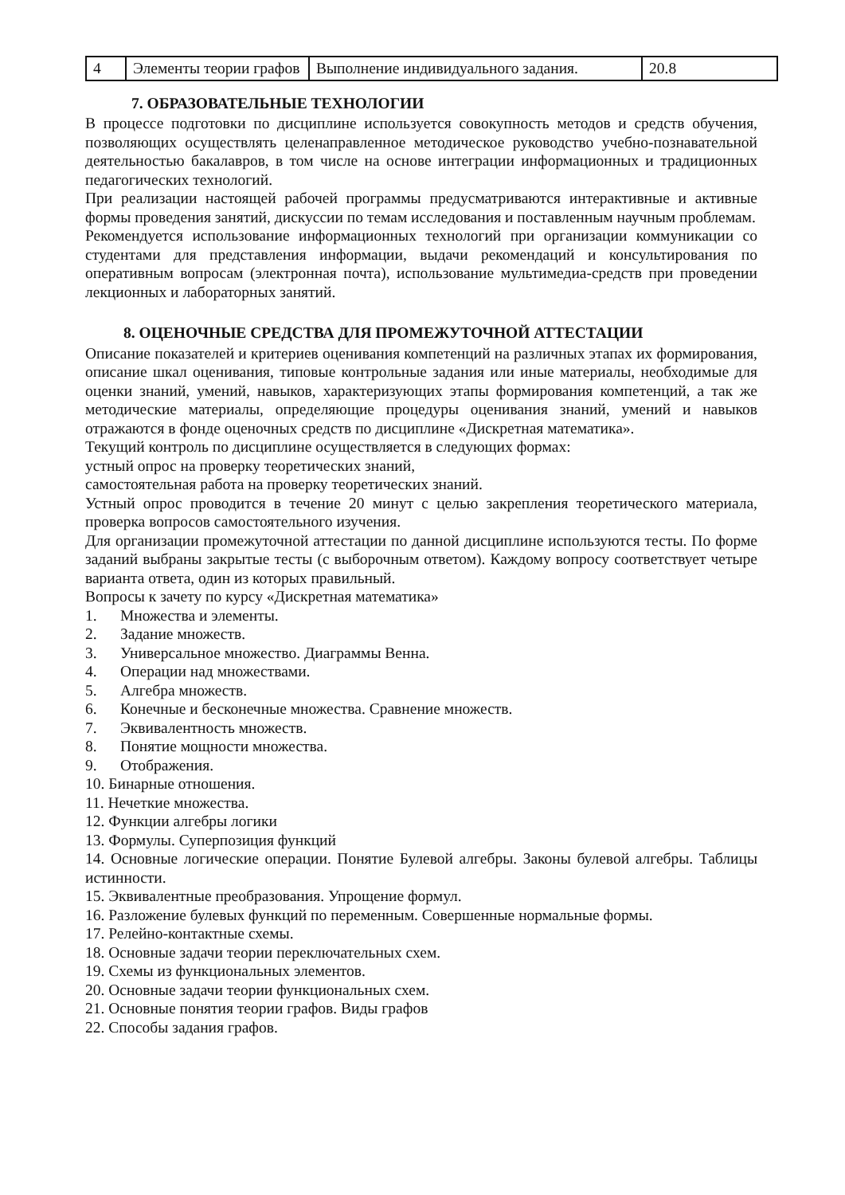| 4 | Элементы теории графов | Выполнение индивидуального задания. | 20.8 |
7. ОБРАЗОВАТЕЛЬНЫЕ ТЕХНОЛОГИИ
В процессе подготовки по дисциплине используется совокупность методов и средств обучения, позволяющих осуществлять целенаправленное методическое руководство учебно-познавательной деятельностью бакалавров, в том числе на основе интеграции информационных и традиционных педагогических технологий.
При реализации настоящей рабочей программы предусматриваются интерактивные и активные формы проведения занятий, дискуссии по темам исследования и поставленным научным проблемам.
Рекомендуется использование информационных технологий при организации коммуникации со студентами для представления информации, выдачи рекомендаций и консультирования по оперативным вопросам (электронная почта), использование мультимедиа-средств при проведении лекционных и лабораторных занятий.
8. ОЦЕНОЧНЫЕ СРЕДСТВА ДЛЯ ПРОМЕЖУТОЧНОЙ АТТЕСТАЦИИ
Описание показателей и критериев оценивания компетенций на различных этапах их формирования, описание шкал оценивания, типовые контрольные задания или иные материалы, необходимые для оценки знаний, умений, навыков, характеризующих этапы формирования компетенций, а так же методические материалы, определяющие процедуры оценивания знаний, умений и навыков отражаются в фонде оценочных средств по дисциплине «Дискретная математика».
Текущий контроль по дисциплине осуществляется в следующих формах:
устный опрос на проверку теоретических знаний,
самостоятельная работа на проверку теоретических знаний.
Устный опрос проводится в течение 20 минут с целью закрепления теоретического материала, проверка вопросов самостоятельного изучения.
Для организации промежуточной аттестации по данной дисциплине используются тесты. По форме заданий выбраны закрытые тесты (с выборочным ответом). Каждому вопросу соответствует четыре варианта ответа, один из которых правильный.
Вопросы к зачету по курсу «Дискретная математика»
1. Множества и элементы.
2. Задание множеств.
3. Универсальное множество. Диаграммы Венна.
4. Операции над множествами.
5. Алгебра множеств.
6. Конечные и бесконечные множества. Сравнение множеств.
7. Эквивалентность множеств.
8. Понятие мощности множества.
9. Отображения.
10. Бинарные отношения.
11. Нечеткие множества.
12. Функции алгебры логики
13. Формулы. Суперпозиция функций
14. Основные логические операции. Понятие Булевой алгебры. Законы булевой алгебры. Таблицы истинности.
15. Эквивалентные преобразования. Упрощение формул.
16. Разложение булевых функций по переменным. Совершенные нормальные формы.
17. Релейно-контактные схемы.
18. Основные задачи теории переключательных схем.
19. Схемы из функциональных элементов.
20. Основные задачи теории функциональных схем.
21. Основные понятия теории графов. Виды графов
22. Способы задания графов.